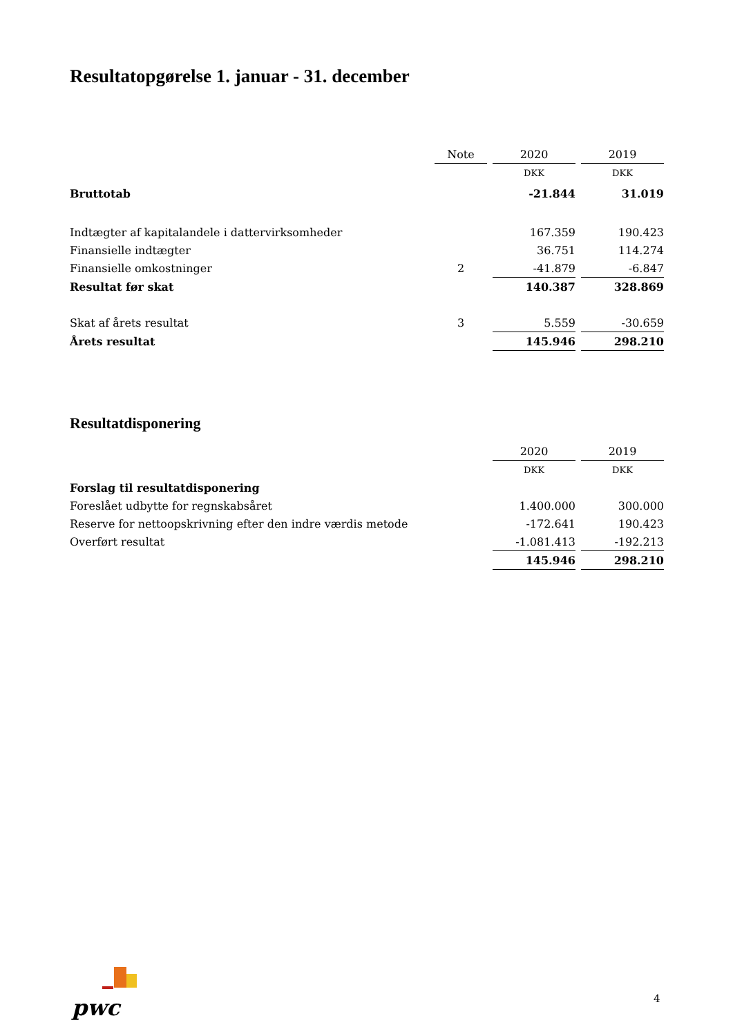Resultatopgørelse 1. januar - 31. december
| | Note | 2020 | 2019 |
| --- | --- | --- | --- |
| | | DKK | DKK |
| Bruttotab | | -21.844 | 31.019 |
| Indtægter af kapitalandele i dattervirksomheder | | 167.359 | 190.423 |
| Finansielle indtægter | | 36.751 | 114.274 |
| Finansielle omkostninger | 2 | -41.879 | -6.847 |
| Resultat før skat | | 140.387 | 328.869 |
| Skat af årets resultat | 3 | 5.559 | -30.659 |
| Årets resultat | | 145.946 | 298.210 |
Resultatdisponering
| | 2020 | 2019 |
| --- | --- | --- |
| | DKK | DKK |
| Forslag til resultatdisponering | | |
| Foreslået udbytte for regnskabsåret | 1.400.000 | 300.000 |
| Reserve for nettoopskrivning efter den indre værdis metode | -172.641 | 190.423 |
| Overført resultat | -1.081.413 | -192.213 |
| | 145.946 | 298.210 |
pwc 4